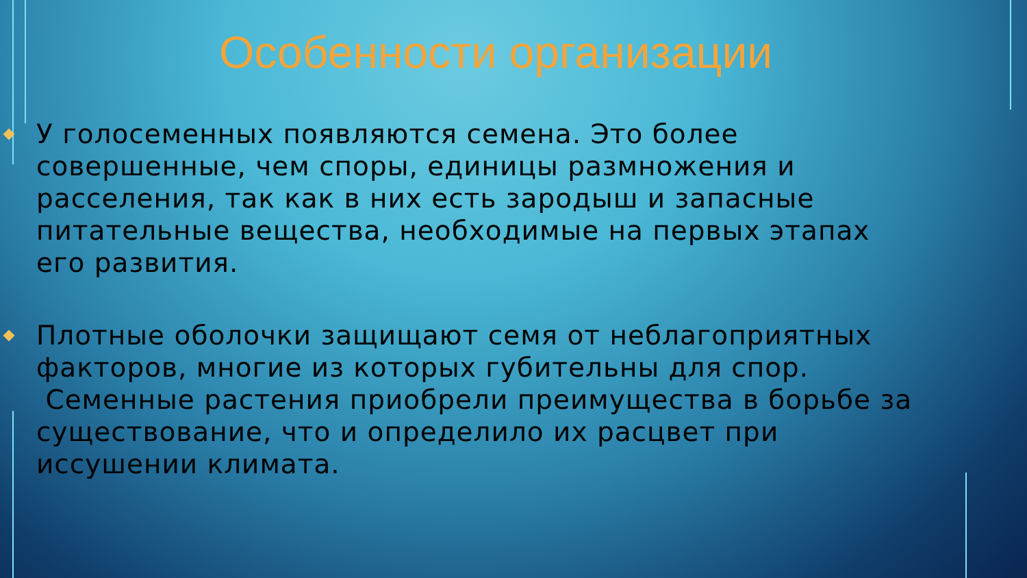Особенности организации
У голосеменных появляются семена. Это более совершенные, чем споры, единицы размножения и расселения, так как в них есть зародыш и запасные питательные вещества, необходимые на первых этапах его развития.
Плотные оболочки защищают семя от неблагоприятных факторов, многие из которых губительны для спор.
Семенные растения приобрели преимущества в борьбе за существование, что и определило их расцвет при иссушении климата.